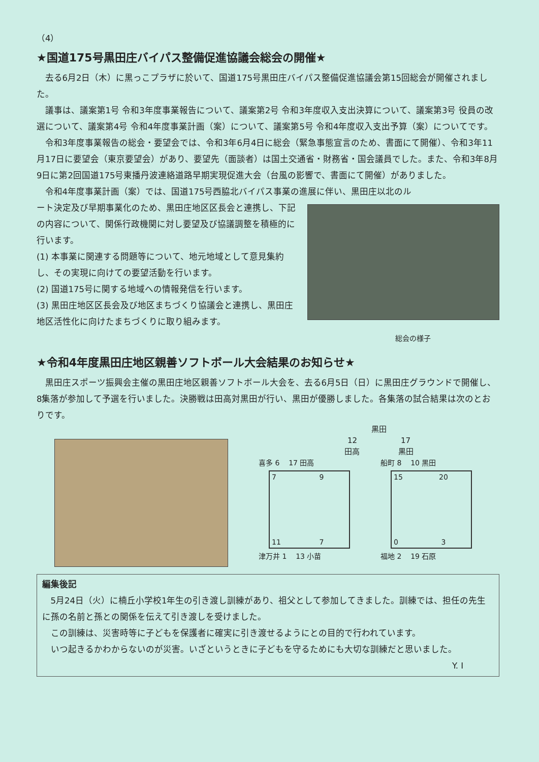（4）
★国道175号黒田庄バイパス整備促進協議会総会の開催★
去る6月2日（木）に黒っこプラザに於いて、国道175号黒田庄バイパス整備促進協議会第15回総会が開催されました。
議事は、議案第1号 令和3年度事業報告について、議案第2号 令和3年度収入支出決算について、議案第3号 役員の改選について、議案第4号 令和4年度事業計画（案）について、議案第5号 令和4年度収入支出予算（案）についてです。
令和3年度事業報告の総会・要望会では、令和3年6月4日に総会（緊急事態宣言のため、書面にて開催）、令和3年11月17日に要望会（東京要望会）があり、要望先（面談者）は国土交通省・財務省・国会議員でした。また、令和3年8月9日に第2回国道175号東播丹波連絡道路早期実現促進大会（台風の影響で、書面にて開催）がありました。
令和4年度事業計画（案）では、国道175号西脇北バイパス事業の進展に伴い、黒田庄以北のル
ート決定及び早期事業化のため、黒田庄地区区長会と連携し、下記の内容について、関係行政機関に対し要望及び協議調整を積極的に行います。
(1) 本事業に関連する問題等について、地元地域として意見集約し、その実現に向けての要望活動を行います。
(2) 国道175号に関する地域への情報発信を行います。
(3) 黒田庄地区区長会及び地区まちづくり協議会と連携し、黒田庄地区活性化に向けたまちづくりに取り組みます。
総会の様子
★令和4年度黒田庄地区親善ソフトボール大会結果のお知らせ★
黒田庄スポーツ振興会主催の黒田庄地区親善ソフトボール大会を、去る6月5日（日）に黒田庄グラウンドで開催し、8集落が参加して予選を行いました。決勝戦は田高対黒田が行い、黒田が優勝しました。各集落の試合結果は次のとおりです。
黒田
12 17
田高 黒田
喜多 6 17 田高
7 9
11 7
津万井 1 13 小苗
船町 8 10 黒田
15 20
0 3
福地 2 19 石原
編集後記
5月24日（火）に楠丘小学校1年生の引き渡し訓練があり、祖父として参加してきました。訓練では、担任の先生に孫の名前と孫との関係を伝えて引き渡しを受けました。
この訓練は、災害時等に子どもを保護者に確実に引き渡せるようにとの目的で行われています。
いつ起きるかわからないのが災害。いざというときに子どもを守るためにも大切な訓練だと思いました。
Y. I